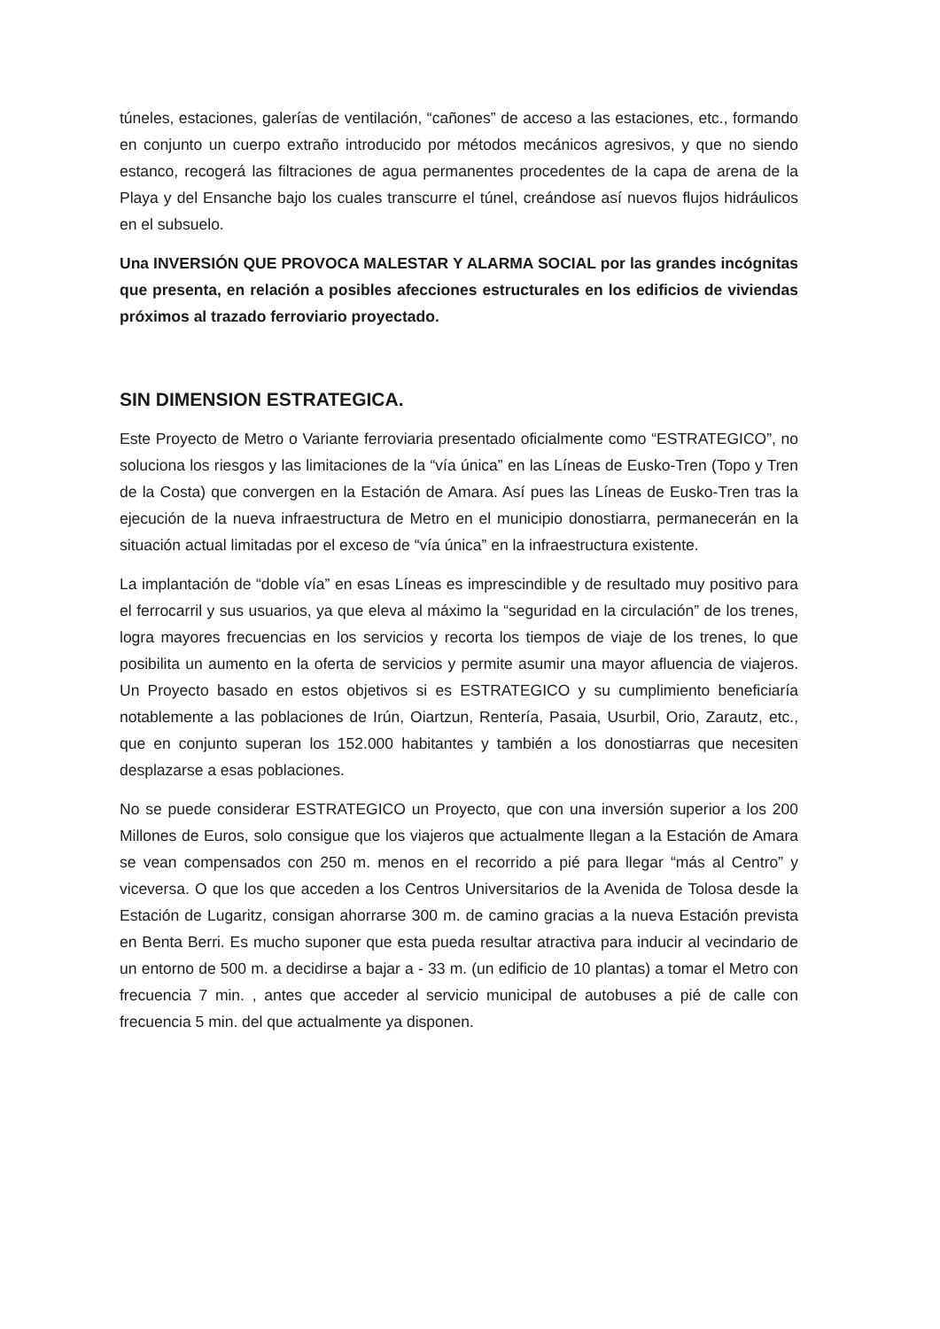túneles, estaciones, galerías de ventilación, “cañones” de acceso a las estaciones, etc., formando en conjunto un cuerpo extraño introducido por métodos mecánicos agresivos, y que no siendo estanco, recogerá las filtraciones de agua permanentes procedentes de la capa de arena de la Playa y del Ensanche bajo los cuales transcurre el túnel, creándose así nuevos flujos hidráulicos en el subsuelo.
Una INVERSIÓN QUE PROVOCA MALESTAR Y ALARMA SOCIAL por las grandes incógnitas que presenta, en relación a posibles afecciones estructurales en los edificios de viviendas próximos al trazado ferroviario proyectado.
SIN DIMENSION ESTRATEGICA.
Este Proyecto de Metro o Variante ferroviaria presentado oficialmente como “ESTRATEGICO”, no soluciona los riesgos y las limitaciones de la “vía única” en las Líneas de Eusko-Tren (Topo y Tren de la Costa) que convergen en la Estación de Amara. Así pues las Líneas de Eusko-Tren tras la ejecución de la nueva infraestructura de Metro en el municipio donostiarra, permanecerán en la situación actual limitadas por el exceso de “vía única” en la infraestructura existente.
La implantación de “doble vía” en esas Líneas es imprescindible y de resultado muy positivo para el ferrocarril y sus usuarios, ya que eleva al máximo la “seguridad en la circulación” de los trenes, logra mayores frecuencias en los servicios y recorta los tiempos de viaje de los trenes, lo que posibilita un aumento en la oferta de servicios y permite asumir una mayor afluencia de viajeros. Un Proyecto basado en estos objetivos si es ESTRATEGICO y su cumplimiento beneficiaría notablemente a las poblaciones de Irún, Oiartzun, Rentería, Pasaia, Usurbil, Orio, Zarautz, etc., que en conjunto superan los 152.000 habitantes y también a los donostiarras que necesiten desplazarse a esas poblaciones.
No se puede considerar ESTRATEGICO un Proyecto, que con una inversión superior a los 200 Millones de Euros, solo consigue que los viajeros que actualmente llegan a la Estación de Amara se vean compensados con 250 m. menos en el recorrido a pié para llegar “más al Centro” y viceversa. O que los que acceden a los Centros Universitarios de la Avenida de Tolosa desde la Estación de Lugaritz, consigan ahorrarse 300 m. de camino gracias a la nueva Estación prevista en Benta Berri. Es mucho suponer que esta pueda resultar atractiva para inducir al vecindario de un entorno de 500 m. a decidirse a bajar a - 33 m. (un edificio de 10 plantas) a tomar el Metro con frecuencia 7 min. , antes que acceder al servicio municipal de autobuses a pié de calle con frecuencia 5 min. del que actualmente ya disponen.